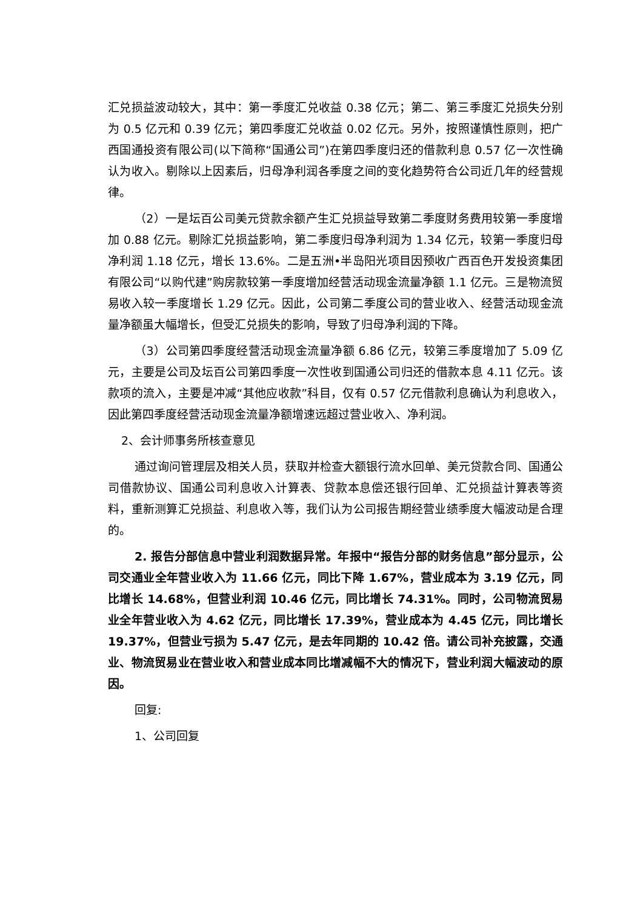汇兑损益波动较大，其中：第一季度汇兑收益 0.38 亿元；第二、第三季度汇兑损失分别为 0.5 亿元和 0.39 亿元；第四季度汇兑收益 0.02 亿元。另外，按照谨慎性原则，把广西国通投资有限公司(以下简称“国通公司”)在第四季度归还的借款利息 0.57 亿一次性确认为收入。剔除以上因素后，归母净利润各季度之间的变化趋势符合公司近几年的经营规律。
（2）一是坛百公司美元贷款余额产生汇兑损益导致第二季度财务费用较第一季度增加 0.88 亿元。剔除汇兑损益影响，第二季度归母净利润为 1.34 亿元，较第一季度归母净利润 1.18 亿元，增长 13.6%。二是五洲•半岛阳光项目因预收广西百色开发投资集团有限公司“以购代建”购房款较第一季度增加经营活动现金流量净额 1.1 亿元。三是物流贸易收入较一季度增长 1.29 亿元。因此，公司第二季度公司的营业收入、经营活动现金流量净额虽大幅增长，但受汇兑损失的影响，导致了归母净利润的下降。
（3）公司第四季度经营活动现金流量净额 6.86 亿元，较第三季度增加了 5.09 亿元，主要是公司及坛百公司第四季度一次性收到国通公司归还的借款本息 4.11 亿元。该款项的流入，主要是冲减“其他应收款”科目，仅有 0.57 亿元借款利息确认为利息收入，因此第四季度经营活动现金流量净额增速远超过营业收入、净利润。
2、会计师事务所核查意见
通过询问管理层及相关人员，获取并检查大额银行流水回单、美元贷款合同、国通公司借款协议、国通公司利息收入计算表、贷款本息偿还银行回单、汇兑损益计算表等资料，重新测算汇兑损益、利息收入等，我们认为公司报告期经营业绩季度大幅波动是合理的。
2. 报告分部信息中营业利润数据异常。年报中“报告分部的财务信息”部分显示，公司交通业全年营业收入为 11.66 亿元，同比下降 1.67%，营业成本为 3.19 亿元，同比增长 14.68%，但营业利润 10.46 亿元，同比增长 74.31%。同时，公司物流贸易业全年营业收入为 4.62 亿元，同比增长 17.39%，营业成本为 4.45 亿元，同比增长 19.37%，但营业亏损为 5.47 亿元，是去年同期的 10.42 倍。请公司补充披露，交通业、物流贸易业在营业收入和营业成本同比增减幅不大的情况下，营业利润大幅波动的原因。
回复:
1、公司回复